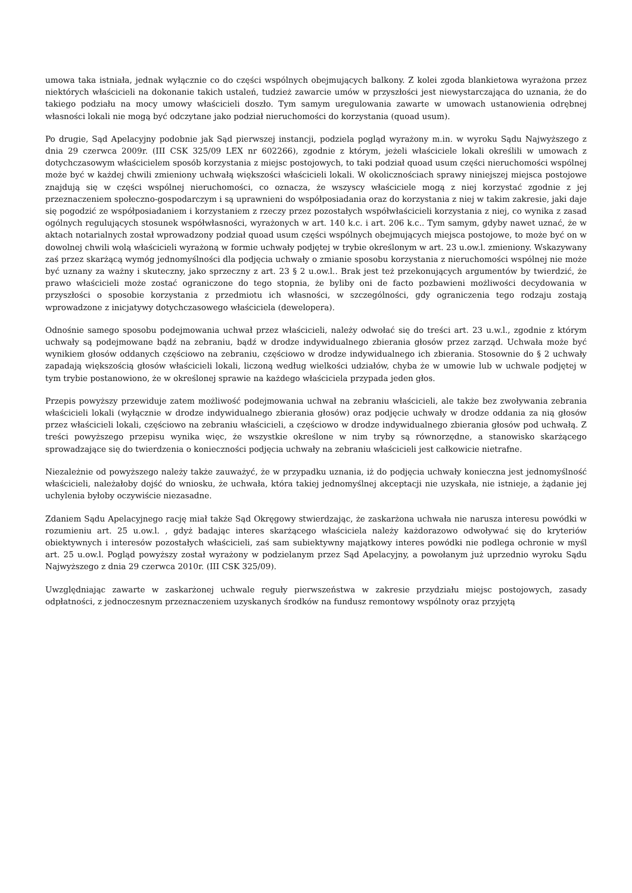umowa taka istniała, jednak wyłącznie co do części wspólnych obejmujących balkony. Z kolei zgoda blankietowa wyrażona przez niektórych właścicieli na dokonanie takich ustaleń, tudzież zawarcie umów w przyszłości jest niewystarczająca do uznania, że do takiego podziału na mocy umowy właścicieli doszło. Tym samym uregulowania zawarte w umowach ustanowienia odrębnej własności lokali nie mogą być odczytane jako podział nieruchomości do korzystania (quoad usum).
Po drugie, Sąd Apelacyjny podobnie jak Sąd pierwszej instancji, podziela pogląd wyrażony m.in. w wyroku Sądu Najwyższego z dnia 29 czerwca 2009r. (III CSK 325/09 LEX nr 602266), zgodnie z którym, jeżeli właściciele lokali określili w umowach z dotychczasowym właścicielem sposób korzystania z miejsc postojowych, to taki podział quoad usum części nieruchomości wspólnej może być w każdej chwili zmieniony uchwałą większości właścicieli lokali. W okolicznościach sprawy niniejszej miejsca postojowe znajdują się w części wspólnej nieruchomości, co oznacza, że wszyscy właściciele mogą z niej korzystać zgodnie z jej przeznaczeniem społeczno-gospodarczym i są uprawnieni do współposiadania oraz do korzystania z niej w takim zakresie, jaki daje się pogodzić ze współposiadaniem i korzystaniem z rzeczy przez pozostałych współwłaścicieli korzystania z niej, co wynika z zasad ogólnych regulujących stosunek współwłasności, wyrażonych w art. 140 k.c. i art. 206 k.c.. Tym samym, gdyby nawet uznać, że w aktach notarialnych został wprowadzony podział quoad usum części wspólnych obejmujących miejsca postojowe, to może być on w dowolnej chwili wolą właścicieli wyrażoną w formie uchwały podjętej w trybie określonym w art. 23 u.ow.l. zmieniony. Wskazywany zaś przez skarżącą wymóg jednomyślności dla podjęcia uchwały o zmianie sposobu korzystania z nieruchomości wspólnej nie może być uznany za ważny i skuteczny, jako sprzeczny z art. 23 § 2 u.ow.l.. Brak jest też przekonujących argumentów by twierdzić, że prawo właścicieli może zostać ograniczone do tego stopnia, że byliby oni de facto pozbawieni możliwości decydowania w przyszłości o sposobie korzystania z przedmiotu ich własności, w szczególności, gdy ograniczenia tego rodzaju zostają wprowadzone z inicjatywy dotychczasowego właściciela (dewelopera).
Odnośnie samego sposobu podejmowania uchwał przez właścicieli, należy odwołać się do treści art. 23 u.w.l., zgodnie z którym uchwały są podejmowane bądź na zebraniu, bądź w drodze indywidualnego zbierania głosów przez zarząd. Uchwała może być wynikiem głosów oddanych częściowo na zebraniu, częściowo w drodze indywidualnego ich zbierania. Stosownie do § 2 uchwały zapadają większością głosów właścicieli lokali, liczoną według wielkości udziałów, chyba że w umowie lub w uchwale podjętej w tym trybie postanowiono, że w określonej sprawie na każdego właściciela przypada jeden głos.
Przepis powyższy przewiduje zatem możliwość podejmowania uchwał na zebraniu właścicieli, ale także bez zwoływania zebrania właścicieli lokali (wyłącznie w drodze indywidualnego zbierania głosów) oraz podjęcie uchwały w drodze oddania za nią głosów przez właścicieli lokali, częściowo na zebraniu właścicieli, a częściowo w drodze indywidualnego zbierania głosów pod uchwałą. Z treści powyższego przepisu wynika więc, że wszystkie określone w nim tryby są równorzędne, a stanowisko skarżącego sprowadzające się do twierdzenia o konieczności podjęcia uchwały na zebraniu właścicieli jest całkowicie nietrafne.
Niezależnie od powyższego należy także zauważyć, że w przypadku uznania, iż do podjęcia uchwały konieczna jest jednomyślność właścicieli, należałoby dojść do wniosku, że uchwała, która takiej jednomyślnej akceptacji nie uzyskała, nie istnieje, a żądanie jej uchylenia byłoby oczywiście niezasadne.
Zdaniem Sądu Apelacyjnego rację miał także Sąd Okręgowy stwierdzając, że zaskarżona uchwała nie narusza interesu powódki w rozumieniu art. 25 u.ow.l. , gdyż badając interes skarżącego właściciela należy każdorazowo odwoływać się do kryteriów obiektywnych i interesów pozostałych właścicieli, zaś sam subiektywny majątkowy interes powódki nie podlega ochronie w myśl art. 25 u.ow.l. Pogląd powyższy został wyrażony w podzielanym przez Sąd Apelacyjny, a powołanym już uprzednio wyroku Sądu Najwyższego z dnia 29 czerwca 2010r. (III CSK 325/09).
Uwzględniając zawarte w zaskarżonej uchwale reguły pierwszeństwa w zakresie przydziału miejsc postojowych, zasady odpłatności, z jednoczesnym przeznaczeniem uzyskanych środków na fundusz remontowy wspólnoty oraz przyjętą